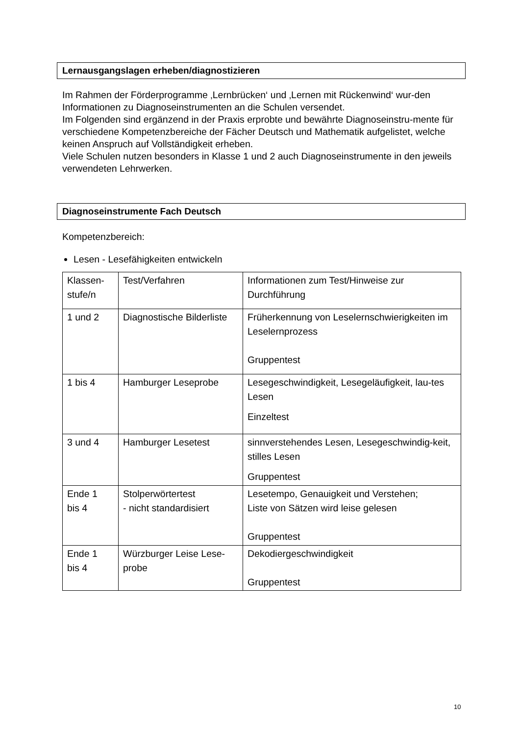Lernausgangslagen erheben/diagnostizieren
Im Rahmen der Förderprogramme ‚Lernbrücken‘ und ‚Lernen mit Rückenwind‘ wur-den Informationen zu Diagnoseinstrumenten an die Schulen versendet.
Im Folgenden sind ergänzend in der Praxis erprobte und bewährte Diagnoseinstru-mente für verschiedene Kompetenzbereiche der Fächer Deutsch und Mathematik aufgelistet, welche keinen Anspruch auf Vollständigkeit erheben.
Viele Schulen nutzen besonders in Klasse 1 und 2 auch Diagnoseinstrumente in den jeweils verwendeten Lehrwerken.
Diagnoseinstrumente Fach Deutsch
Kompetenzbereich:
Lesen - Lesefähigkeiten entwickeln
| Klassen- stufe/n | Test/Verfahren | Informationen zum Test/Hinweise zur Durchführung |
| 1 und 2 | Diagnostische Bilderliste | Früherkennung von Leselernschwierigkeiten im Leselernprozess Gruppentest |
| 1 bis 4 | Hamburger Leseprobe | Lesegeschwindigkeit, Lesegeläufigkeit, lau-tes Lesen Einzeltest |
| 3 und 4 | Hamburger Lesetest | sinnverstehendes Lesen, Lesegeschwindig-keit, stilles Lesen Gruppentest |
| Ende 1 bis 4 | Stolperwörtertest - nicht standardisiert | Lesetempo, Genauigkeit und Verstehen; Liste von Sätzen wird leise gelesen Gruppentest |
| Ende 1 bis 4 | Würzburger Leise Lese-probe | Dekodiergeschwindigkeit Gruppentest |
10